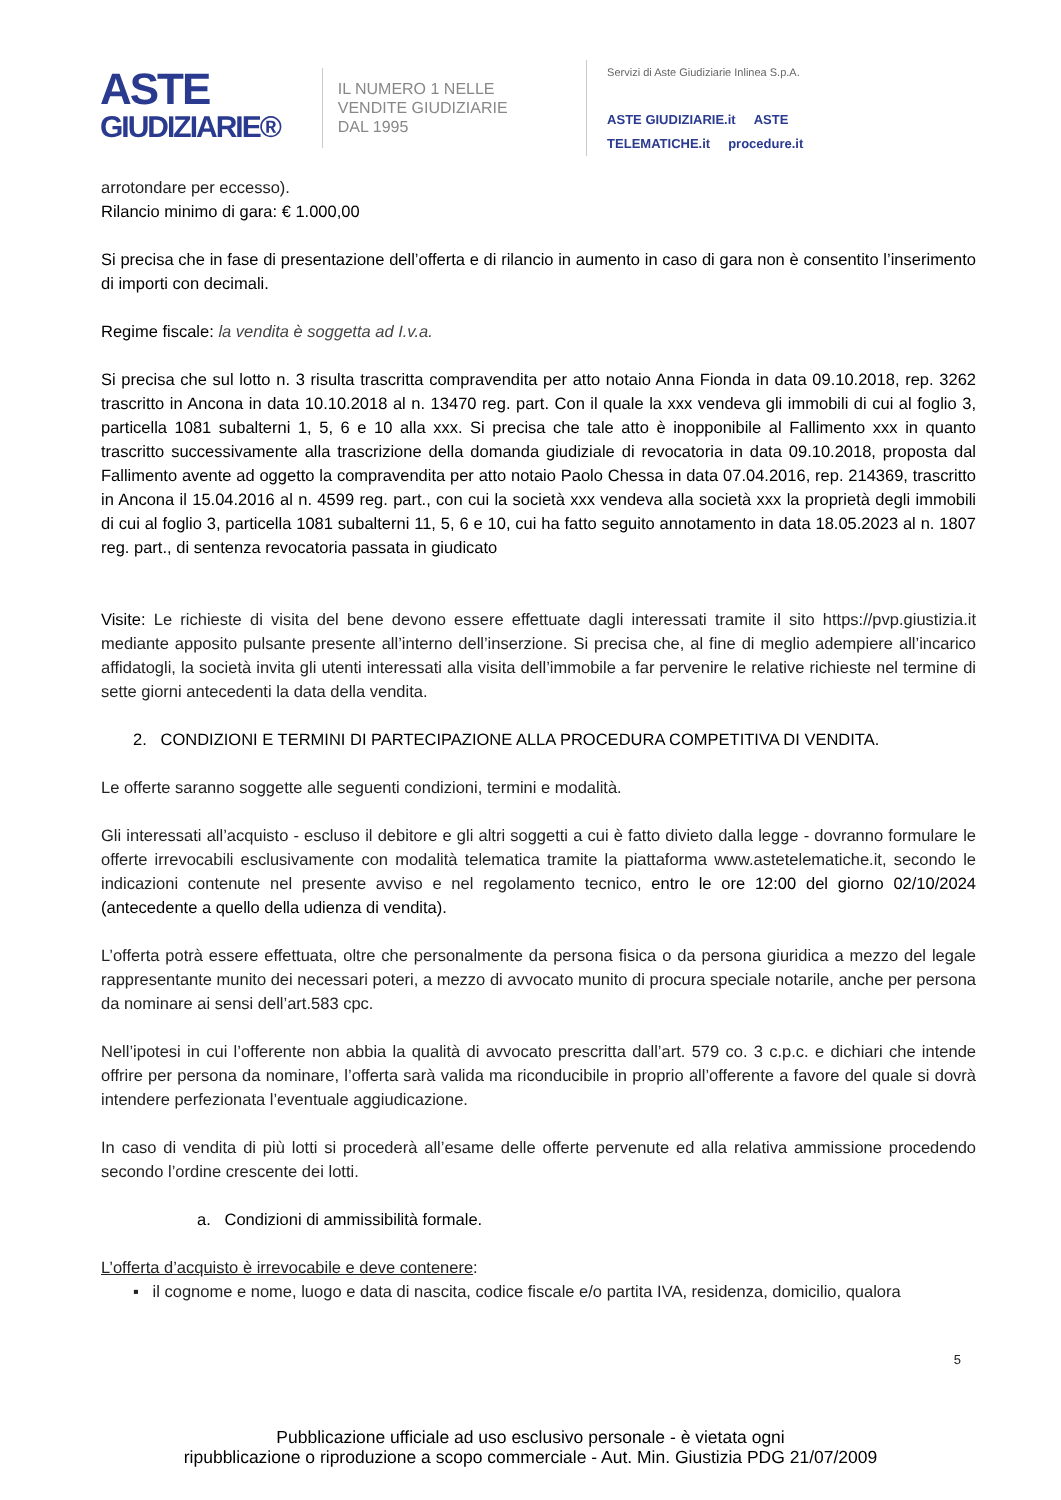ASTE
GIUDIZIARIE®
IL NUMERO 1 NELLE
VENDITE GIUDIZIARIE
DAL 1995
Servizi di Aste Giudiziarie Inlinea S.p.A.
ASTE GIUDIZIARIE.it ASTE TELEMATICHE.it procedure.it
arrotondare per eccesso).
Rilancio minimo di gara: € 1.000,00
Si precisa che in fase di presentazione dell’offerta e di rilancio in aumento in caso di gara non è consentito l’inserimento di importi con decimali.
Regime fiscale: la vendita è soggetta ad I.v.a.
Si precisa che sul lotto n. 3 risulta trascritta compravendita per atto notaio Anna Fionda in data 09.10.2018, rep. 3262 trascritto in Ancona in data 10.10.2018 al n. 13470 reg. part. Con il quale la xxx vendeva gli immobili di cui al foglio 3, particella 1081 subalterni 1, 5, 6 e 10 alla xxx. Si precisa che tale atto è inopponibile al Fallimento xxx in quanto trascritto successivamente alla trascrizione della domanda giudiziale di revocatoria in data 09.10.2018, proposta dal Fallimento avente ad oggetto la compravendita per atto notaio Paolo Chessa in data 07.04.2016, rep. 214369, trascritto in Ancona il 15.04.2016 al n. 4599 reg. part., con cui la società xxx vendeva alla società xxx la proprietà degli immobili di cui al foglio 3, particella 1081 subalterni 11, 5, 6 e 10, cui ha fatto seguito annotamento in data 18.05.2023 al n. 1807 reg. part., di sentenza revocatoria passata in giudicato
Visite: Le richieste di visita del bene devono essere effettuate dagli interessati tramite il sito https://pvp.giustizia.it mediante apposito pulsante presente all’interno dell’inserzione. Si precisa che, al fine di meglio adempiere all’incarico affidatogli, la società invita gli utenti interessati alla visita dell’immobile a far pervenire le relative richieste nel termine di sette giorni antecedenti la data della vendita.
2. CONDIZIONI E TERMINI DI PARTECIPAZIONE ALLA PROCEDURA COMPETITIVA DI VENDITA.
Le offerte saranno soggette alle seguenti condizioni, termini e modalità.
Gli interessati all’acquisto - escluso il debitore e gli altri soggetti a cui è fatto divieto dalla legge - dovranno formulare le offerte irrevocabili esclusivamente con modalità telematica tramite la piattaforma www.astetelematiche.it, secondo le indicazioni contenute nel presente avviso e nel regolamento tecnico, entro le ore 12:00 del giorno 02/10/2024 (antecedente a quello della udienza di vendita).
L’offerta potrà essere effettuata, oltre che personalmente da persona fisica o da persona giuridica a mezzo del legale rappresentante munito dei necessari poteri, a mezzo di avvocato munito di procura speciale notarile, anche per persona da nominare ai sensi dell’art.583 cpc.
Nell’ipotesi in cui l’offerente non abbia la qualità di avvocato prescritta dall’art. 579 co. 3 c.p.c. e dichiari che intende offrire per persona da nominare, l’offerta sarà valida ma riconducibile in proprio all’offerente a favore del quale si dovrà intendere perfezionata l’eventuale aggiudicazione.
In caso di vendita di più lotti si procederà all’esame delle offerte pervenute ed alla relativa ammissione procedendo secondo l’ordine crescente dei lotti.
a. Condizioni di ammissibilità formale.
L’offerta d’acquisto è irrevocabile e deve contenere:
▪ il cognome e nome, luogo e data di nascita, codice fiscale e/o partita IVA, residenza, domicilio, qualora
5
Pubblicazione ufficiale ad uso esclusivo personale - è vietata ogni
ripubblicazione o riproduzione a scopo commerciale - Aut. Min. Giustizia PDG 21/07/2009